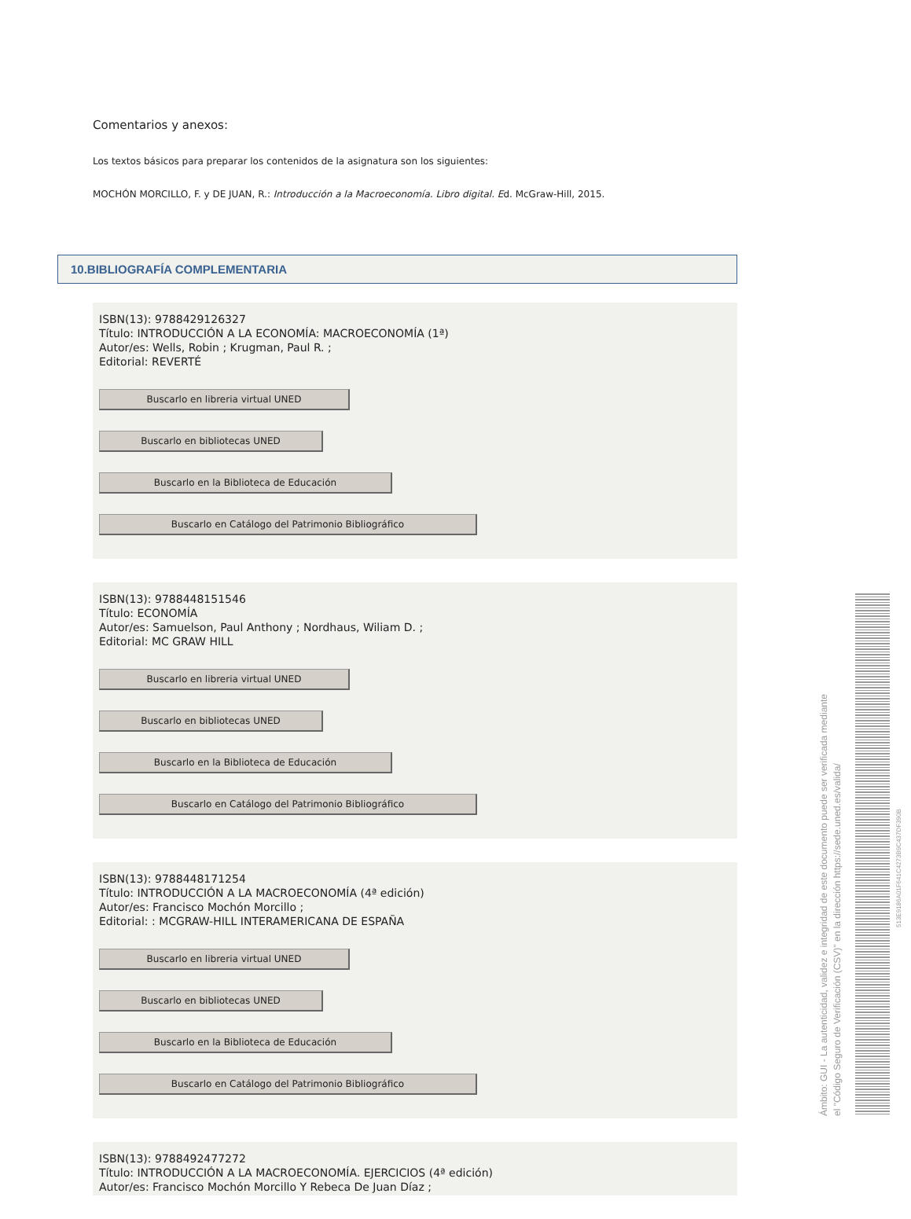Comentarios y anexos:
Los textos básicos para preparar los contenidos de la asignatura son los siguientes:
MOCHÓN MORCILLO, F. y DE JUAN, R.: Introducción a la Macroeconomía. Libro digital. Ed. McGraw-Hill, 2015.
10.BIBLIOGRAFÍA COMPLEMENTARIA
ISBN(13): 9788429126327
Título: INTRODUCCIÓN A LA ECONOMÍA: MACROECONOMÍA (1ª)
Autor/es: Wells, Robin ; Krugman, Paul R. ;
Editorial: REVERTÉ
Buscarlo en libreria virtual UNED
Buscarlo en bibliotecas UNED
Buscarlo en la Biblioteca de Educación
Buscarlo en Catálogo del Patrimonio Bibliográfico
ISBN(13): 9788448151546
Título: ECONOMÍA
Autor/es: Samuelson, Paul Anthony ; Nordhaus, Wiliam D. ;
Editorial: MC GRAW HILL
Buscarlo en libreria virtual UNED
Buscarlo en bibliotecas UNED
Buscarlo en la Biblioteca de Educación
Buscarlo en Catálogo del Patrimonio Bibliográfico
ISBN(13): 9788448171254
Título: INTRODUCCIÓN A LA MACROECONOMÍA (4ª edición)
Autor/es: Francisco Mochón Morcillo ;
Editorial: : MCGRAW-HILL INTERAMERICANA DE ESPAÑA
Buscarlo en libreria virtual UNED
Buscarlo en bibliotecas UNED
Buscarlo en la Biblioteca de Educación
Buscarlo en Catálogo del Patrimonio Bibliográfico
ISBN(13): 9788492477272
Título: INTRODUCCIÓN A LA MACROECONOMÍA. EJERCICIOS (4ª edición)
Autor/es: Francisco Mochón Morcillo Y Rebeca De Juan Díaz ;
Ámbito: GUI - La autenticidad, validez e integridad de este documento puede ser verificada mediante
el "Código Seguro de Verificación (CSV)" en la dirección https://sede.uned.es/valida/
513E9186A01F641C4273B9C437DF390B